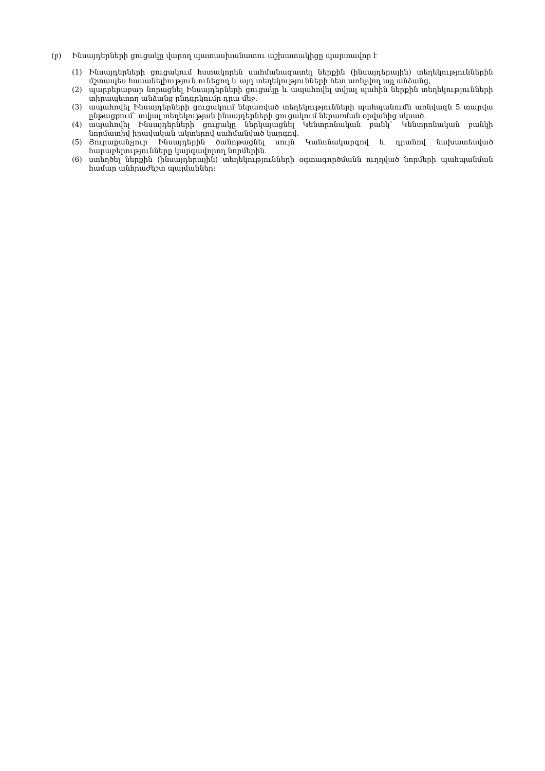(բ) Ինսայդերների ցուցակը վարող պատասխանատու աշխատակիցը պարտավոր է
(1) Ինսայդերների ցուցակում հստակորեն սահմանազատել ներքին (ինսայդերային) տեղեկություններին մշտապես հասանելիություն ունեցող և այդ տեղեկությունների հետ առնչվող այլ անձանց,
(2) պարբերաբար նորացնել Ինսայդերների ցուցակը և ապահովել տվյալ պահին ներքին տեղեկությունների տիրապետող անձանց ընդգրկումը դրա մեջ.
(3) ապահովել Ինսայդերների ցուցակում ներառված տեղեկությունների պահպանումն առնվազն 5 տարվա ընթացքում` տվյալ տեղեկության ինսայդերների ցուցակում ներառման օրվանից սկսած.
(4) ապահովել Ինսայդերների ցուցակը ներկայացնել Կենտրոնական բանկ` Կենտրոնական բանկի նորմատիվ իրավական ակտերով սահմանված կարգով.
(5) Յուրաքանչյուր Ինսայդերին ծանոթացնել սույն Կանոնակարգով և դրանով նախատեսված հարաբերությունները կարգավորող նորմերին.
(6) ստեղծել ներքին (ինսայդերային) տեղեկությունների օգտագործմանն ուղղված նորմերի պահպանման համար անհրաժեշտ պայմաններ: